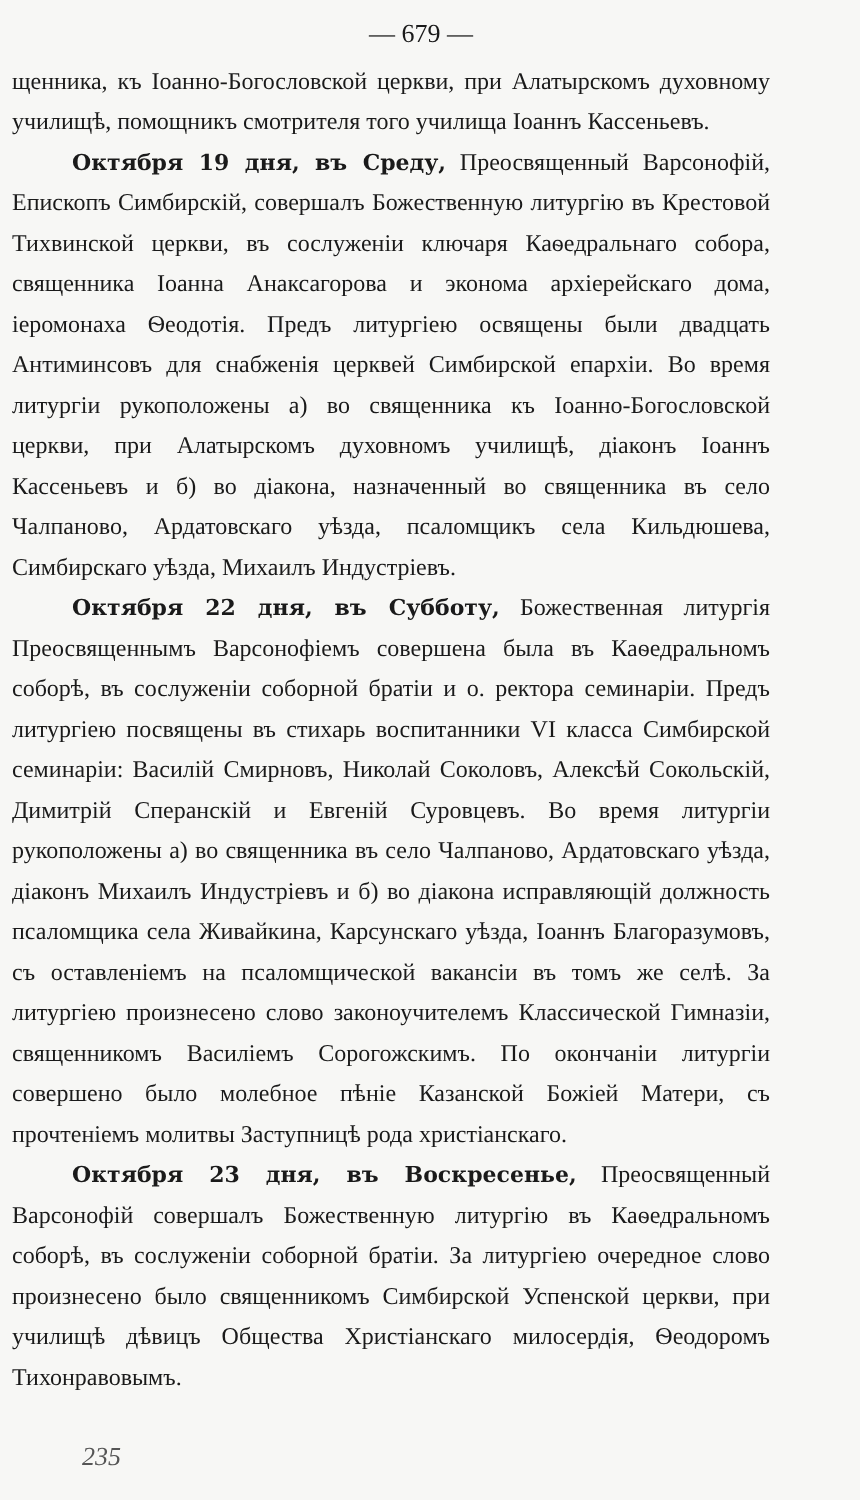— 679 —
щенника, къ Іоанно-Богословской церкви, при Алатырскомъ духовному училищѣ, помощникъ смотрителя того училища Іоаннъ Кассеньевъ.
Октября 19 дня, въ Среду, Преосвященный Варсонофій, Епископъ Симбирскій, совершалъ Божественную литургію въ Крестовой Тихвинской церкви, въ сослуженіи ключаря Каѳедральнаго собора, священника Іоанна Анаксагорова и эконома архіерейскаго дома, іеромонаха Ѳеодотія. Предъ литургіею освящены были двадцать Антиминсовъ для снабженія церквей Симбирской епархіи. Во время литургіи рукоположены а) во священника къ Іоанно-Богословской церкви, при Алатырскомъ духовномъ училищѣ, діаконъ Іоаннъ Кассеньевъ и б) во діакона, назначенный во священника въ село Чалпаново, Ардатовскаго уѣзда, псаломщикъ села Кильдюшева, Симбирскаго уѣзда, Михаилъ Индустріевъ.
Октября 22 дня, въ Субботу, Божественная литургія Преосвященнымъ Варсонофіемъ совершена была въ Каѳедральномъ соборѣ, въ сослуженіи соборной братіи и о. ректора семинаріи. Предъ литургіею посвящены въ стихарь воспитанники VI класса Симбирской семинаріи: Василій Смирновъ, Николай Соколовъ, Алексѣй Сокольскій, Димитрій Сперанскій и Евгеній Суровцевъ. Во время литургіи рукоположены а) во священника въ село Чалпаново, Ардатовскаго уѣзда, діаконъ Михаилъ Индустріевъ и б) во діакона исправляющій должность псаломщика села Живайкина, Карсунскаго уѣзда, Іоаннъ Благоразумовъ, съ оставленіемъ на псаломщической вакансіи въ томъ же селѣ. За литургіею произнесено слово законоучителемъ Классической Гимназіи, священникомъ Василіемъ Сорогожскимъ. По окончаніи литургіи совершено было молебное пѣніе Казанской Божіей Матери, съ прочтеніемъ молитвы Заступницѣ рода христіанскаго.
Октября 23 дня, въ Воскресенье, Преосвященный Варсонофій совершалъ Божественную литургію въ Каѳедральномъ соборѣ, въ сослуженіи соборной братіи. За литургіею очередное слово произнесено было священникомъ Симбирской Успенской церкви, при училищѣ дѣвицъ Общества Христіанскаго милосердія, Ѳеодоромъ Тихонравовымъ.
235